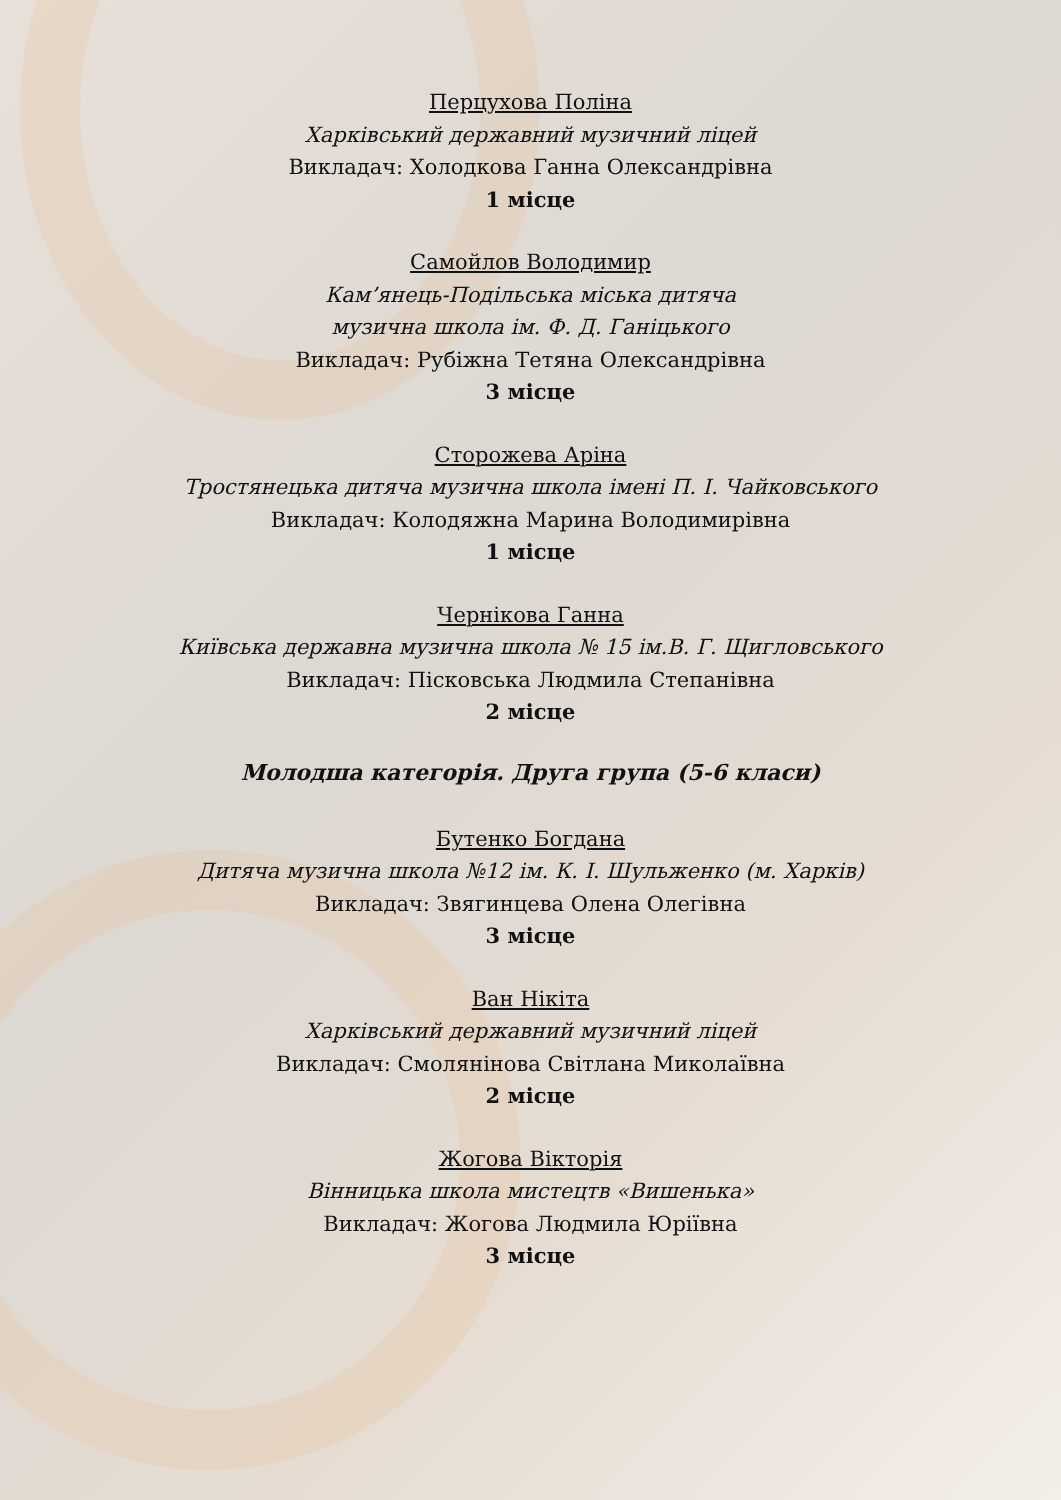Перцухова Поліна
Харківський державний музичний ліцей
Викладач: Холодкова Ганна Олександрівна
1 місце
Самойлов Володимир
Кам’янець-Подільська міська дитяча
музична школа ім. Ф. Д. Ганіцького
Викладач: Рубіжна Тетяна Олександрівна
3 місце
Сторожева Аріна
Тростянецька дитяча музична школа імені П. І. Чайковського
Викладач: Колодяжна Марина Володимирівна
1 місце
Чернікова Ганна
Київська державна музична школа № 15 ім.В. Г. Щигловського
Викладач: Пісковська Людмила Степанівна
2 місце
Молодша категорія. Друга група (5-6 класи)
Бутенко Богдана
Дитяча музична школа №12 ім. К. І. Шульженко (м. Харків)
Викладач: Звягинцева Олена Олегівна
3 місце
Ван Нікіта
Харківський державний музичний ліцей
Викладач: Смолянінова Світлана Миколаївна
2 місце
Жогова Вікторія
Вінницька школа мистецтв «Вишенька»
Викладач: Жогова Людмила Юріївна
3 місце